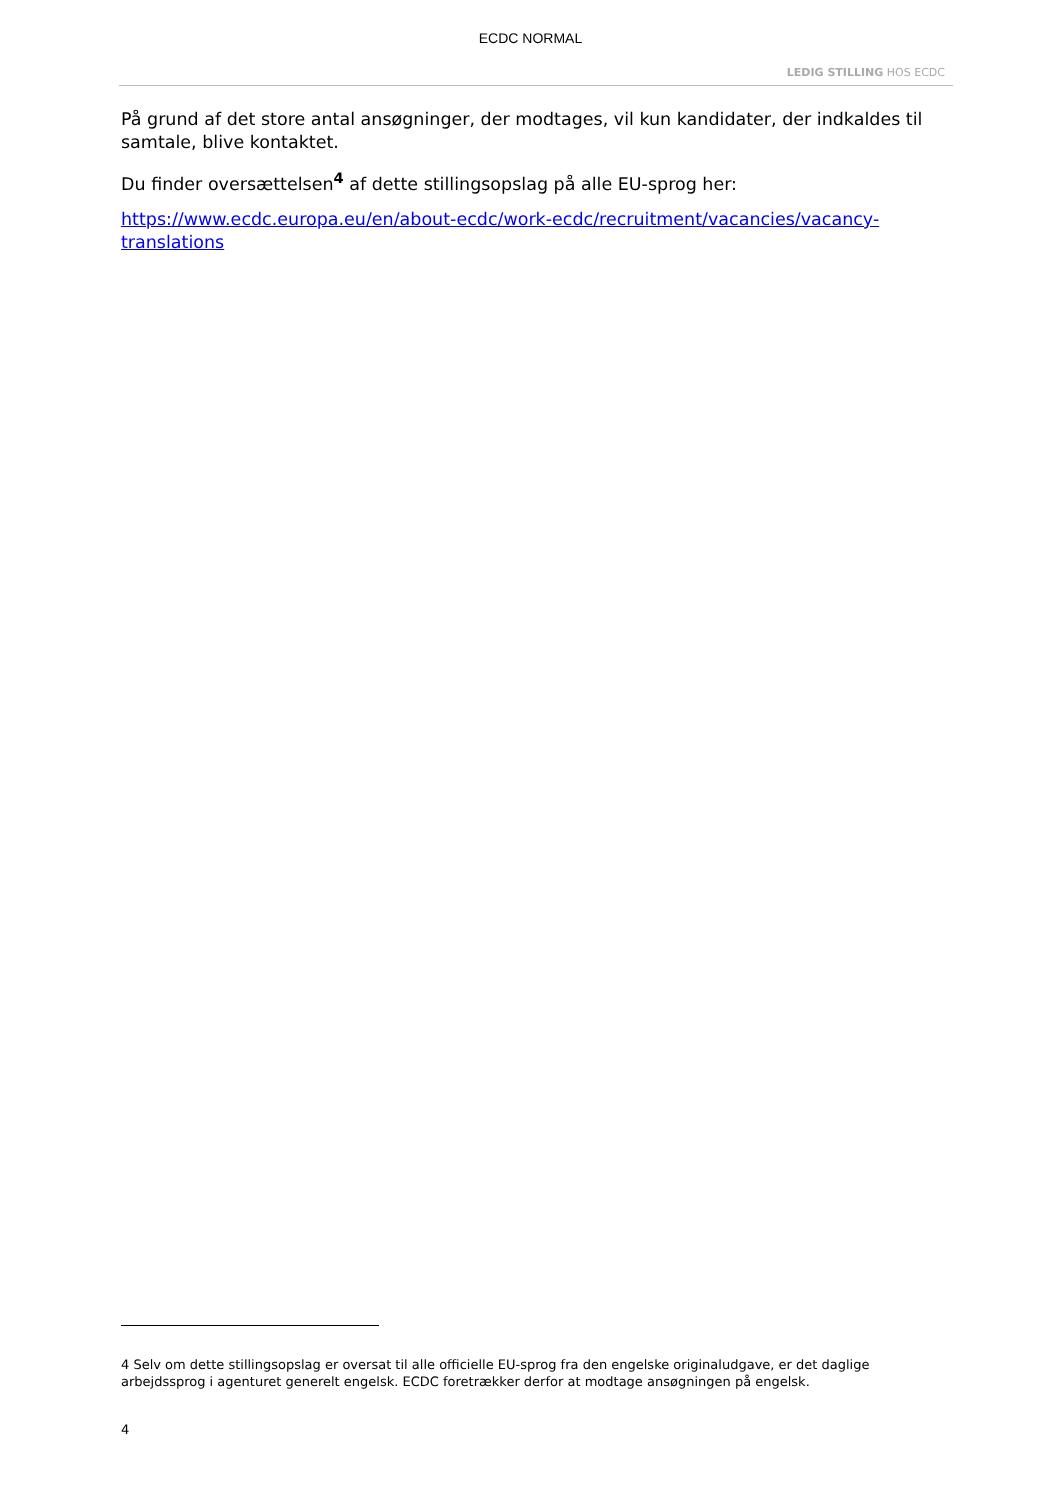ECDC NORMAL
LEDIG STILLING HOS ECDC
På grund af det store antal ansøgninger, der modtages, vil kun kandidater, der indkaldes til samtale, blive kontaktet.
Du finder oversættelsen<sup>4</sup> af dette stillingsopslag på alle EU-sprog her:
https://www.ecdc.europa.eu/en/about-ecdc/work-ecdc/recruitment/vacancies/vacancy-translations
4 Selv om dette stillingsopslag er oversat til alle officielle EU-sprog fra den engelske originaludgave, er det daglige arbejdssprog i agenturet generelt engelsk. ECDC foretrækker derfor at modtage ansøgningen på engelsk.
4